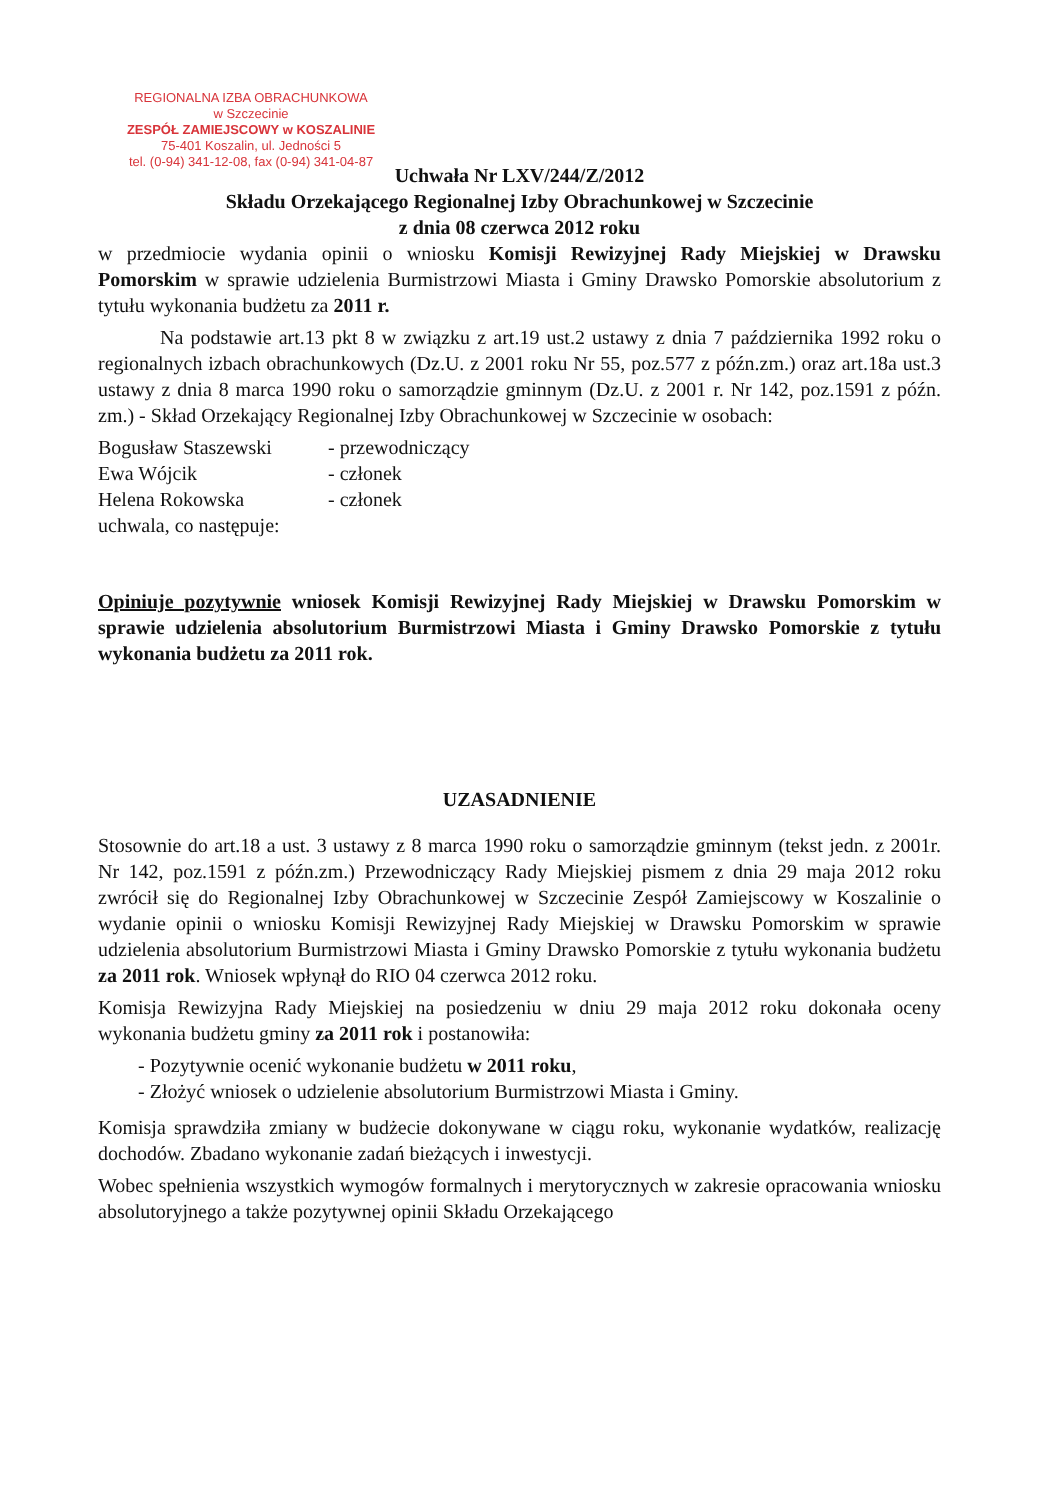REGIONALNA IZBA OBRACHUNKOWA
w Szczecinie
ZESPÓŁ ZAMIEJSCOWY w KOSZALINIE
75-401 Koszalin, ul. Jedności 5
tel. (0-94) 341-12-08, fax (0-94) 341-04-87
Uchwała Nr LXV/244/Z/2012
Składu Orzekającego Regionalnej Izby Obrachunkowej w Szczecinie
z dnia 08 czerwca 2012 roku
w przedmiocie wydania opinii o wniosku Komisji Rewizyjnej Rady Miejskiej w Drawsku Pomorskim w sprawie udzielenia Burmistrzowi Miasta i Gminy Drawsko Pomorskie absolutorium z tytułu wykonania budżetu za 2011 r.
Na podstawie art.13 pkt 8 w związku z art.19 ust.2 ustawy z dnia 7 października 1992 roku o regionalnych izbach obrachunkowych (Dz.U. z 2001 roku Nr 55, poz.577 z późn.zm.) oraz art.18a ust.3 ustawy z dnia 8 marca 1990 roku o samorządzie gminnym (Dz.U. z 2001 r. Nr 142, poz.1591 z późn. zm.) - Skład Orzekający Regionalnej Izby Obrachunkowej w Szczecinie w osobach:
| Bogusław Staszewski | - przewodniczący |
| Ewa Wójcik | - członek |
| Helena Rokowska | - członek |
uchwala, co następuje:
Opiniuje pozytywnie wniosek Komisji Rewizyjnej Rady Miejskiej w Drawsku Pomorskim w sprawie udzielenia absolutorium Burmistrzowi Miasta i Gminy Drawsko Pomorskie z tytułu wykonania budżetu za 2011 rok.
UZASADNIENIE
Stosownie do art.18 a ust. 3 ustawy z 8 marca 1990 roku o samorządzie gminnym (tekst jedn. z 2001r. Nr 142, poz.1591 z późn.zm.) Przewodniczący Rady Miejskiej pismem z dnia 29 maja 2012 roku zwrócił się do Regionalnej Izby Obrachunkowej w Szczecinie Zespół Zamiejscowy w Koszalinie o wydanie opinii o wniosku Komisji Rewizyjnej Rady Miejskiej w Drawsku Pomorskim w sprawie udzielenia absolutorium Burmistrzowi Miasta i Gminy Drawsko Pomorskie z tytułu wykonania budżetu za 2011 rok. Wniosek wpłynął do RIO 04 czerwca 2012 roku.
Komisja Rewizyjna Rady Miejskiej na posiedzeniu w dniu 29 maja 2012 roku dokonała oceny wykonania budżetu gminy za 2011 rok i postanowiła:
- Pozytywnie ocenić wykonanie budżetu w 2011 roku,
- Złożyć wniosek o udzielenie absolutorium Burmistrzowi Miasta i Gminy.
Komisja sprawdziła zmiany w budżecie dokonywane w ciągu roku, wykonanie wydatków, realizację dochodów. Zbadano wykonanie zadań bieżących i inwestycji.
Wobec spełnienia wszystkich wymogów formalnych i merytorycznych w zakresie opracowania wniosku absolutoryjnego a także pozytywnej opinii Składu Orzekającego